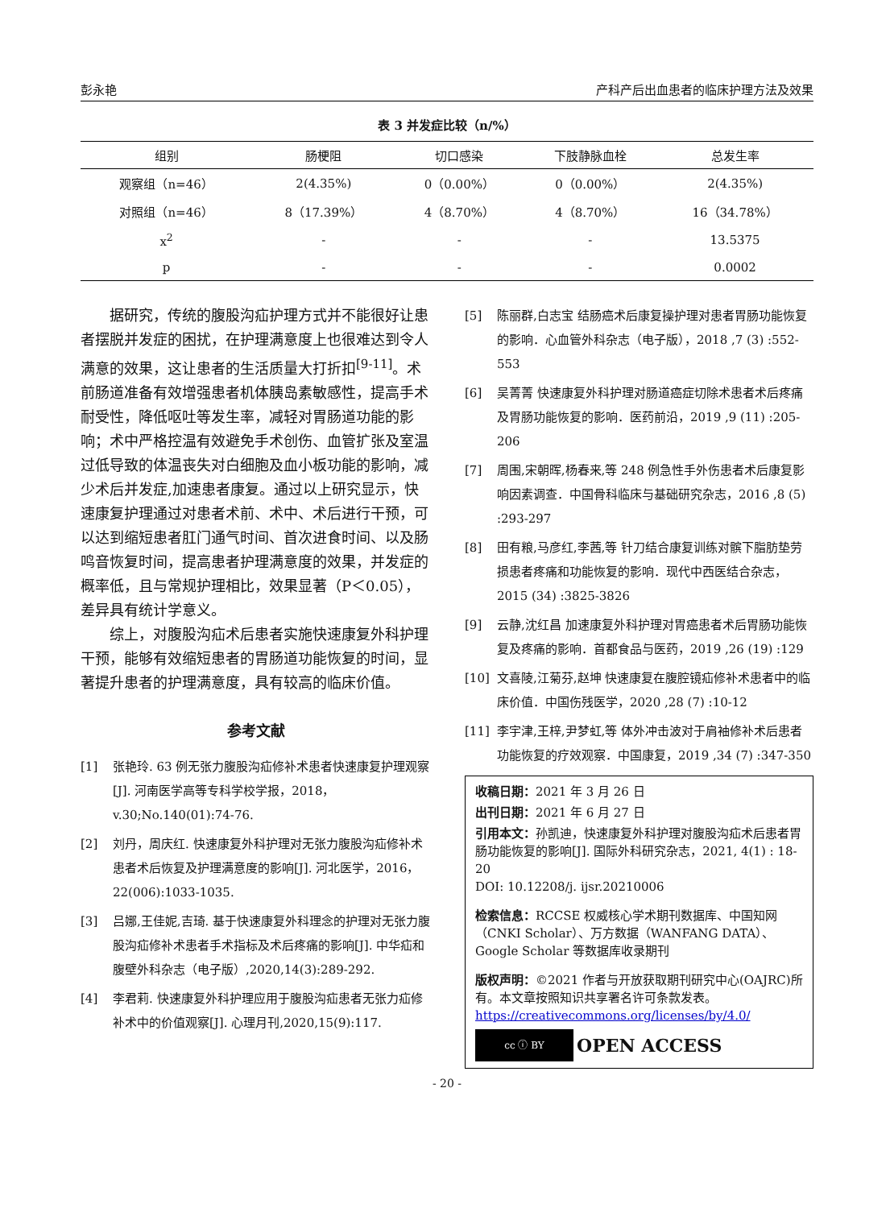彭永艳 产科产后出血患者的临床护理方法及效果
表 3 并发症比较（n/%）
| 组别 | 肠梗阻 | 切口感染 | 下肢静脉血栓 | 总发生率 |
| --- | --- | --- | --- | --- |
| 观察组（n=46） | 2(4.35%) | 0（0.00%） | 0（0.00%） | 2(4.35%) |
| 对照组（n=46） | 8（17.39%） | 4（8.70%） | 4（8.70%） | 16（34.78%） |
| x<sup>2</sup> | - | - | - | 13.5375 |
| p | - | - | - | 0.0002 |
据研究，传统的腹股沟疝护理方式并不能很好让患者摆脱并发症的困扰，在护理满意度上也很难达到令人满意的效果，这让患者的生活质量大打折扣<sup>[9-11]</sup>。术前肠道准备有效增强患者机体胰岛素敏感性，提高手术耐受性，降低呕吐等发生率，减轻对胃肠道功能的影响；术中严格控温有效避免手术创伤、血管扩张及室温过低导致的体温丧失对白细胞及血小板功能的影响，减少术后并发症,加速患者康复。通过以上研究显示，快速康复护理通过对患者术前、术中、术后进行干预，可以达到缩短患者肛门通气时间、首次进食时间、以及肠鸣音恢复时间，提高患者护理满意度的效果，并发症的概率低，且与常规护理相比，效果显著（P＜0.05），差异具有统计学意义。
综上，对腹股沟疝术后患者实施快速康复外科护理干预，能够有效缩短患者的胃肠道功能恢复的时间，显著提升患者的护理满意度，具有较高的临床价值。
参考文献
[1] 张艳玲. 63 例无张力腹股沟疝修补术患者快速康复护理观察[J]. 河南医学高等专科学校学报，2018，v.30;No.140(01):74-76.
[2] 刘丹，周庆红. 快速康复外科护理对无张力腹股沟疝修补术患者术后恢复及护理满意度的影响[J]. 河北医学，2016，22(006):1033-1035.
[3] 吕娜,王佳妮,吉琦. 基于快速康复外科理念的护理对无张力腹股沟疝修补术患者手术指标及术后疼痛的影响[J]. 中华疝和腹壁外科杂志（电子版）,2020,14(3):289-292.
[4] 李君莉. 快速康复外科护理应用于腹股沟疝患者无张力疝修补术中的价值观察[J]. 心理月刊,2020,15(9):117.
[5] 陈丽群,白志宝 结肠癌术后康复操护理对患者胃肠功能恢复的影响．心血管外科杂志（电子版），2018 ,7 (3) :552-553
[6] 吴菁菁 快速康复外科护理对肠道癌症切除术患者术后疼痛及胃肠功能恢复的影响．医药前沿，2019 ,9 (11) :205-206
[7] 周围,宋朝晖,杨春来,等 248 例急性手外伤患者术后康复影响因素调查．中国骨科临床与基础研究杂志，2016 ,8 (5) :293-297
[8] 田有粮,马彦红,李茜,等 针刀结合康复训练对髌下脂肪垫劳损患者疼痛和功能恢复的影响．现代中西医结合杂志，2015 (34) :3825-3826
[9] 云静,沈红昌 加速康复外科护理对胃癌患者术后胃肠功能恢复及疼痛的影响．首都食品与医药，2019 ,26 (19) :129
[10] 文喜陵,江菊芬,赵坤 快速康复在腹腔镜疝修补术患者中的临床价值．中国伤残医学，2020 ,28 (7) :10-12
[11] 李宇津,王梓,尹梦虹,等 体外冲击波对于肩袖修补术后患者功能恢复的疗效观察．中国康复，2019 ,34 (7) :347-350
收稿日期：2021 年 3 月 26 日
出刊日期：2021 年 6 月 27 日
引用本文：孙凯迪，快速康复外科护理对腹股沟疝术后患者胃肠功能恢复的影响[J]. 国际外科研究杂志，2021, 4(1) : 18-20
DOI: 10.12208/j. ijsr.20210006
检索信息：RCCSE 权威核心学术期刊数据库、中国知网（CNKI Scholar）、万方数据（WANFANG DATA）、Google Scholar 等数据库收录期刊
版权声明：©2021 作者与开放获取期刊研究中心(OAJRC)所有。本文章按照知识共享署名许可条款发表。https://creativecommons.org/licenses/by/4.0/
cc ⓘ BY
OPEN ACCESS
- 20 -